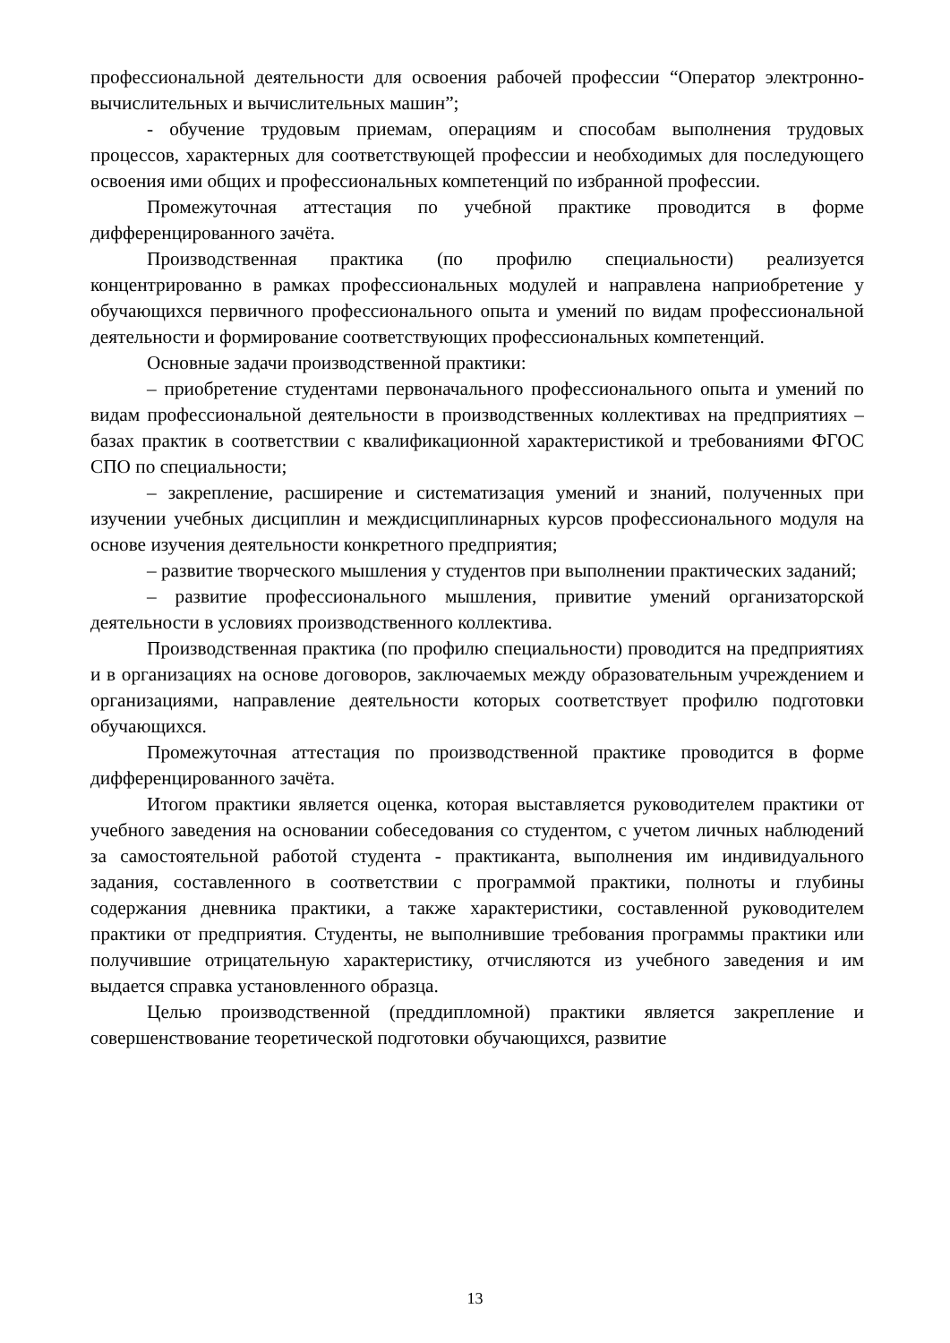профессиональной деятельности для освоения рабочей профессии “Оператор электронно-вычислительных и вычислительных машин”;
- обучение трудовым приемам, операциям и способам выполнения трудовых процессов, характерных для соответствующей профессии и необходимых для последующего освоения ими общих и профессиональных компетенций по избранной профессии.
Промежуточная аттестация по учебной практике проводится в форме дифференцированного зачёта.
Производственная практика (по профилю специальности) реализуется концентрированно в рамках профессиональных модулей и направлена наприобретение у обучающихся первичного профессионального опыта и умений по видам профессиональной деятельности и формирование соответствующих профессиональных компетенций.
Основные задачи производственной практики:
– приобретение студентами первоначального профессионального опыта и умений по видам профессиональной деятельности в производственных коллективах на предприятиях – базах практик в соответствии с квалификационной характеристикой и требованиями ФГОС СПО по специальности;
– закрепление, расширение и систематизация умений и знаний, полученных при изучении учебных дисциплин и междисциплинарных курсов профессионального модуля на основе изучения деятельности конкретного предприятия;
– развитие творческого мышления у студентов при выполнении практических заданий;
– развитие профессионального мышления, привитие умений организаторской деятельности в условиях производственного коллектива.
Производственная практика (по профилю специальности) проводится на предприятиях и в организациях на основе договоров, заключаемых между образовательным учреждением и организациями, направление деятельности которых соответствует профилю подготовки обучающихся.
Промежуточная аттестация по производственной практике проводится в форме дифференцированного зачёта.
Итогом практики является оценка, которая выставляется руководителем практики от учебного заведения на основании собеседования со студентом, с учетом личных наблюдений за самостоятельной работой студента - практиканта, выполнения им индивидуального задания, составленного в соответствии с программой практики, полноты и глубины содержания дневника практики, а также характеристики, составленной руководителем практики от предприятия. Студенты, не выполнившие требования программы практики или получившие отрицательную характеристику, отчисляются из учебного заведения и им выдается справка установленного образца.
Целью производственной (преддипломной) практики является закрепление и совершенствование теоретической подготовки обучающихся, развитие
13